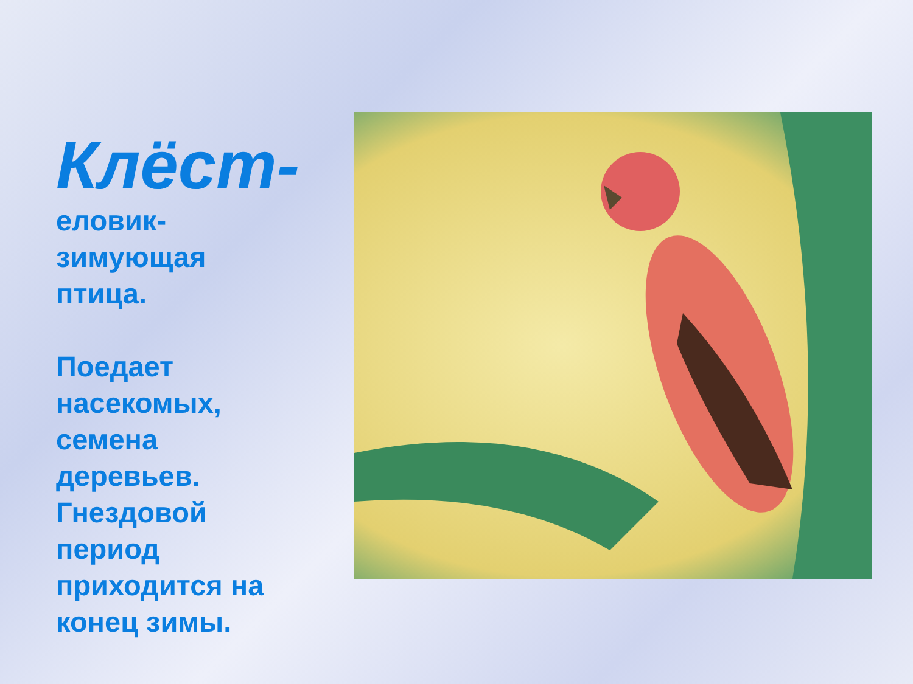Клёст-
еловик-
зимующая
птица.
Поедает
насекомых,
семена
деревьев.
Гнездовой
период
приходится на
конец зимы.